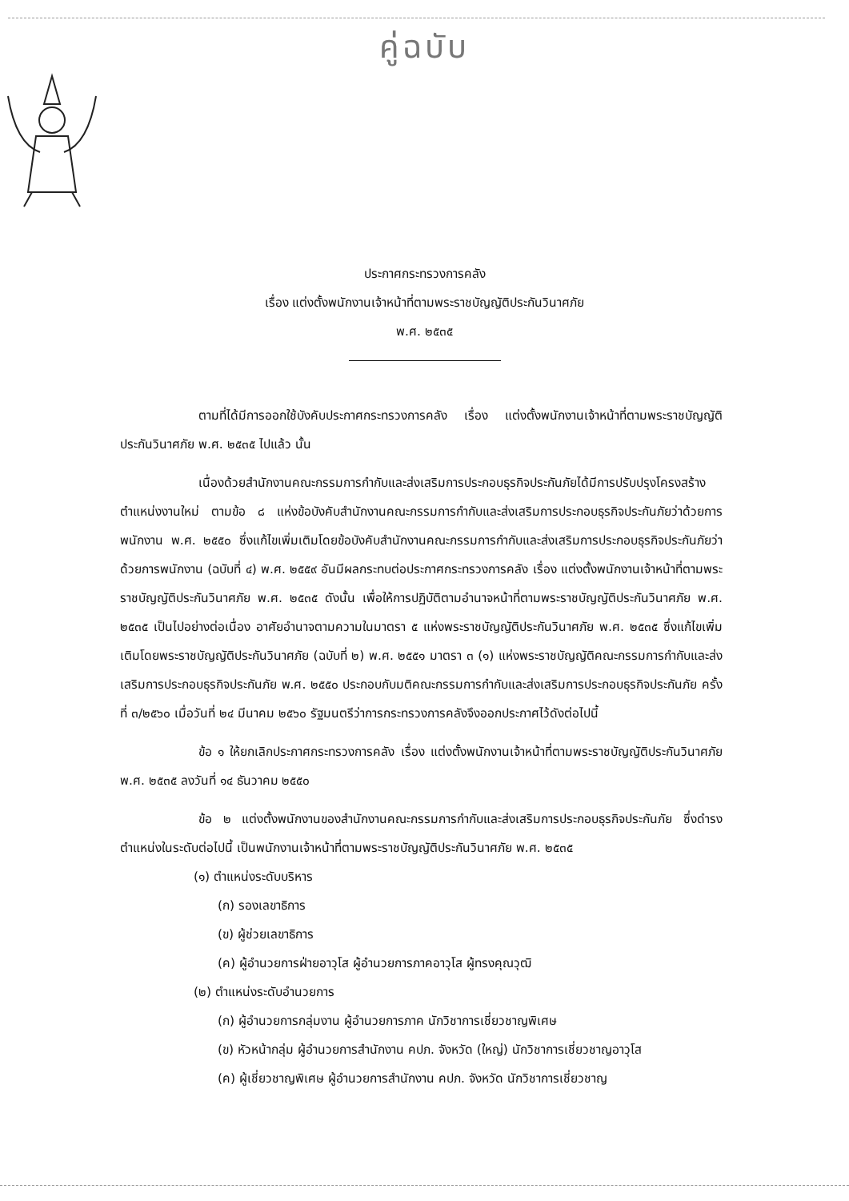คู่ฉบับ
ประกาศกระทรวงการคลัง
เรื่อง แต่งตั้งพนักงานเจ้าหน้าที่ตามพระราชบัญญัติประกันวินาศภัย
พ.ศ. ๒๕๓๕
ตามที่ได้มีการออกใช้บังคับประกาศกระทรวงการคลัง เรื่อง แต่งตั้งพนักงานเจ้าหน้าที่ตามพระราชบัญญัติประกันวินาศภัย พ.ศ. ๒๕๓๕ ไปแล้ว นั้น
เนื่องด้วยสำนักงานคณะกรรมการกำกับและส่งเสริมการประกอบธุรกิจประกันภัยได้มีการปรับปรุงโครงสร้างตำแหน่งงานใหม่ ตามข้อ ๘ แห่งข้อบังคับสำนักงานคณะกรรมการกำกับและส่งเสริมการประกอบธุรกิจประกันภัยว่าด้วยการพนักงาน พ.ศ. ๒๕๕๐ ซึ่งแก้ไขเพิ่มเติมโดยข้อบังคับสำนักงานคณะกรรมการกำกับและส่งเสริมการประกอบธุรกิจประกันภัยว่าด้วยการพนักงาน (ฉบับที่ ๔) พ.ศ. ๒๕๕๙ อันมีผลกระทบต่อประกาศกระทรวงการคลัง เรื่อง แต่งตั้งพนักงานเจ้าหน้าที่ตามพระราชบัญญัติประกันวินาศภัย พ.ศ. ๒๕๓๕ ดังนั้น เพื่อให้การปฏิบัติตามอำนาจหน้าที่ตามพระราชบัญญัติประกันวินาศภัย พ.ศ. ๒๕๓๕ เป็นไปอย่างต่อเนื่อง อาศัยอำนาจตามความในมาตรา ๕ แห่งพระราชบัญญัติประกันวินาศภัย พ.ศ. ๒๕๓๕ ซึ่งแก้ไขเพิ่มเติมโดยพระราชบัญญัติประกันวินาศภัย (ฉบับที่ ๒) พ.ศ. ๒๕๕๑ มาตรา ๓ (๑) แห่งพระราชบัญญัติคณะกรรมการกำกับและส่งเสริมการประกอบธุรกิจประกันภัย พ.ศ. ๒๕๕๐ ประกอบกับมติคณะกรรมการกำกับและส่งเสริมการประกอบธุรกิจประกันภัย ครั้งที่ ๓/๒๕๖๐ เมื่อวันที่ ๒๔ มีนาคม ๒๕๖๐ รัฐมนตรีว่าการกระทรวงการคลังจึงออกประกาศไว้ดังต่อไปนี้
ข้อ ๑ ให้ยกเลิกประกาศกระทรวงการคลัง เรื่อง แต่งตั้งพนักงานเจ้าหน้าที่ตามพระราชบัญญัติประกันวินาศภัย พ.ศ. ๒๕๓๕ ลงวันที่ ๑๔ ธันวาคม ๒๕๕๐
ข้อ ๒ แต่งตั้งพนักงานของสำนักงานคณะกรรมการกำกับและส่งเสริมการประกอบธุรกิจประกันภัย ซึ่งดำรงตำแหน่งในระดับต่อไปนี้ เป็นพนักงานเจ้าหน้าที่ตามพระราชบัญญัติประกันวินาศภัย พ.ศ. ๒๕๓๕
(๑) ตำแหน่งระดับบริหาร
(ก) รองเลขาธิการ
(ข) ผู้ช่วยเลขาธิการ
(ค) ผู้อำนวยการฝ่ายอาวุโส ผู้อำนวยการภาคอาวุโส ผู้ทรงคุณวุฒิ
(๒) ตำแหน่งระดับอำนวยการ
(ก) ผู้อำนวยการกลุ่มงาน ผู้อำนวยการภาค นักวิชาการเชี่ยวชาญพิเศษ
(ข) หัวหน้ากลุ่ม ผู้อำนวยการสำนักงาน คปภ. จังหวัด (ใหญ่) นักวิชาการเชี่ยวชาญอาวุโส
(ค) ผู้เชี่ยวชาญพิเศษ ผู้อำนวยการสำนักงาน คปภ. จังหวัด นักวิชาการเชี่ยวชาญ